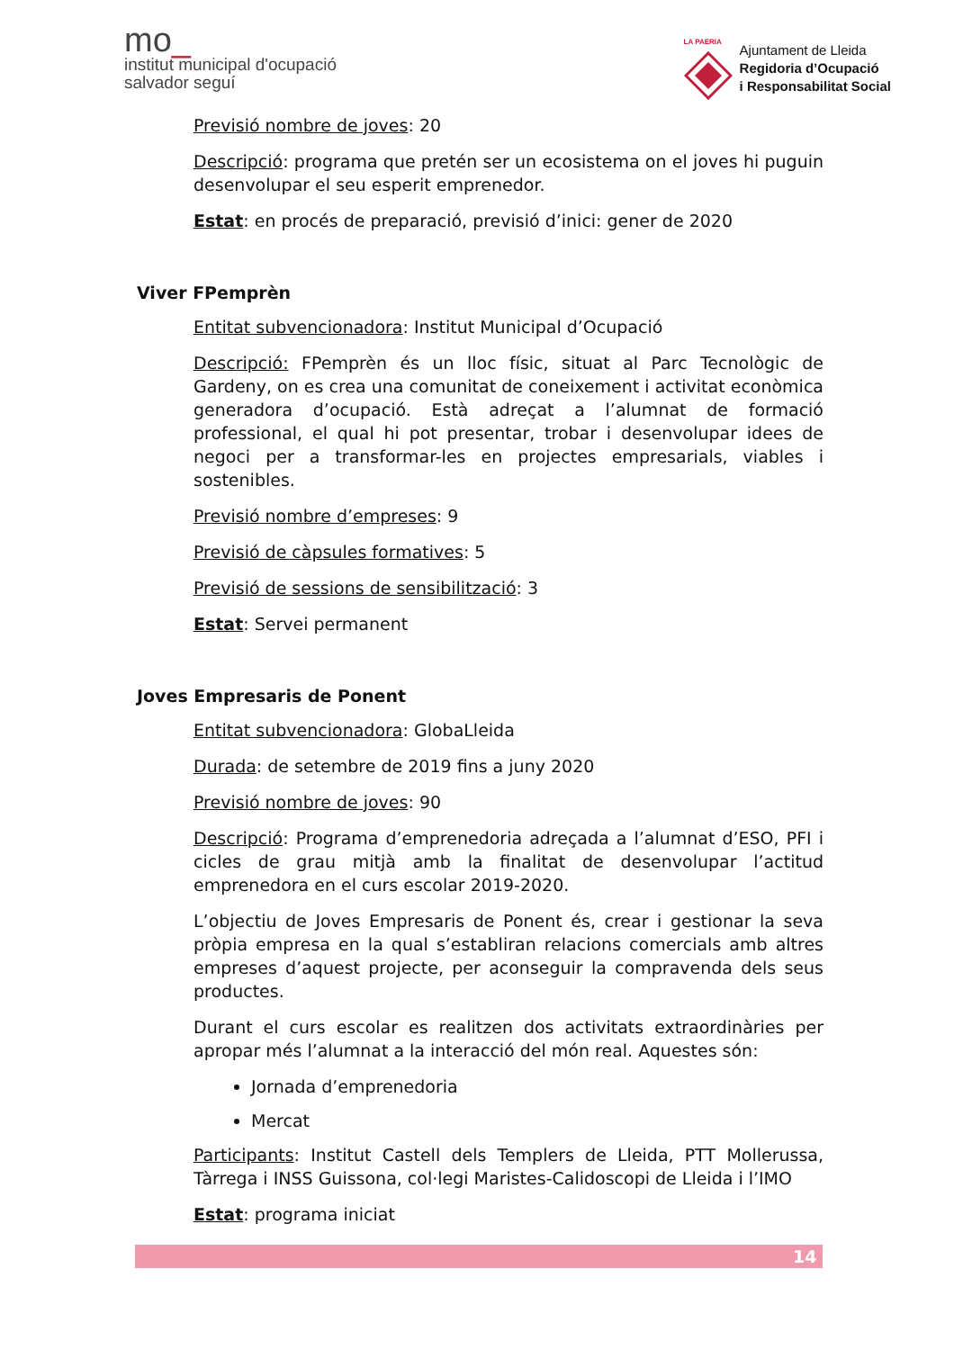mo_
institut municipal d'ocupació
salvador seguí
LA PAERIA
Ajuntament de Lleida
Regidoria d’Ocupació
i Responsabilitat Social
Previsió nombre de joves: 20
Descripció: programa que pretén ser un ecosistema on el joves hi puguin desenvolupar el seu esperit emprenedor.
Estat: en procés de preparació, previsió d’inici: gener de 2020
Viver FPemprèn
Entitat subvencionadora: Institut Municipal d’Ocupació
Descripció: FPemprèn és un lloc físic, situat al Parc Tecnològic de Gardeny, on es crea una comunitat de coneixement i activitat econòmica generadora d’ocupació. Està adreçat a l’alumnat de formació professional, el qual hi pot presentar, trobar i desenvolupar idees de negoci per a transformar-les en projectes empresarials, viables i sostenibles.
Previsió nombre d’empreses: 9
Previsió de càpsules formatives: 5
Previsió de sessions de sensibilització: 3
Estat: Servei permanent
Joves Empresaris de Ponent
Entitat subvencionadora: GlobaLleida
Durada: de setembre de 2019 fins a juny 2020
Previsió nombre de joves: 90
Descripció: Programa d’emprenedoria adreçada a l’alumnat d’ESO, PFI i cicles de grau mitjà amb la finalitat de desenvolupar l’actitud emprenedora en el curs escolar 2019-2020.
L’objectiu de Joves Empresaris de Ponent és, crear i gestionar la seva pròpia empresa en la qual s’establiran relacions comercials amb altres empreses d’aquest projecte, per aconseguir la compravenda dels seus productes.
Durant el curs escolar es realitzen dos activitats extraordinàries per apropar més l’alumnat a la interacció del món real. Aquestes són:
Jornada d’emprenedoria
Mercat
Participants: Institut Castell dels Templers de Lleida, PTT Mollerussa, Tàrrega i INSS Guissona, col·legi Maristes-Calidoscopi de Lleida i l’IMO
Estat: programa iniciat
14